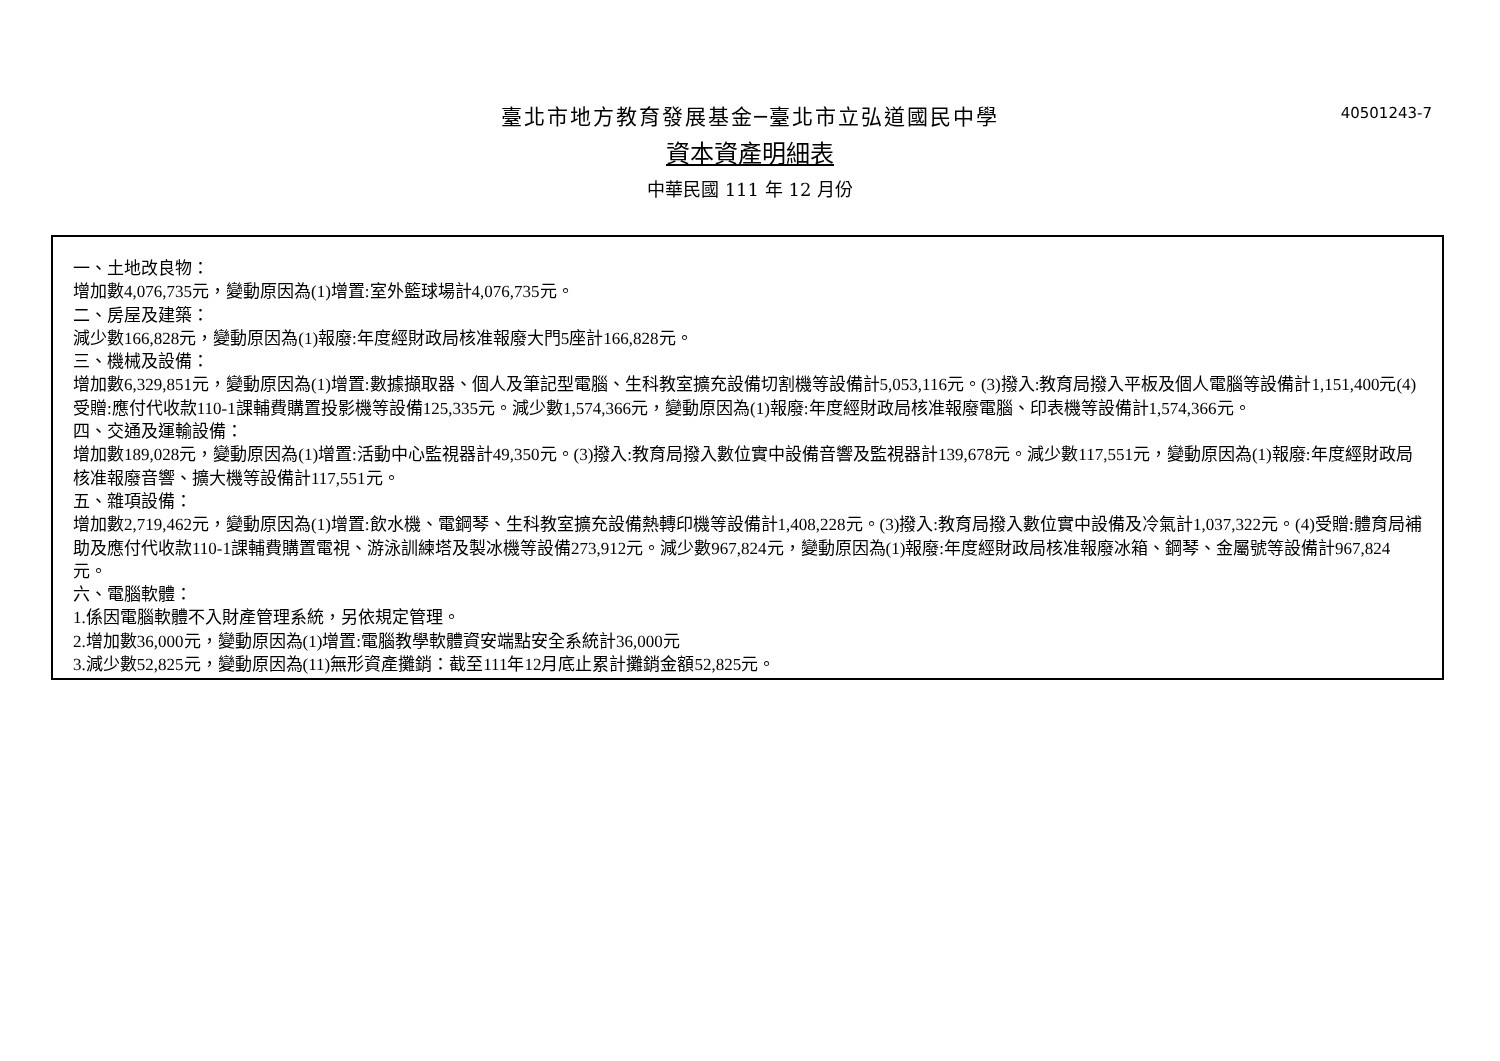臺北市地方教育發展基金─臺北市立弘道國民中學
40501243-7
資本資產明細表
中華民國 111 年 12 月份
一、土地改良物：
增加數4,076,735元，變動原因為(1)增置:室外籃球場計4,076,735元。
二、房屋及建築：
減少數166,828元，變動原因為(1)報廢:年度經財政局核准報廢大門5座計166,828元。
三、機械及設備：
增加數6,329,851元，變動原因為(1)增置:數據擷取器、個人及筆記型電腦、生科教室擴充設備切割機等設備計5,053,116元。(3)撥入:教育局撥入平板及個人電腦等設備計1,151,400元(4)受贈:應付代收款110-1課輔費購置投影機等設備125,335元。減少數1,574,366元，變動原因為(1)報廢:年度經財政局核准報廢電腦、印表機等設備計1,574,366元。
四、交通及運輸設備：
增加數189,028元，變動原因為(1)增置:活動中心監視器計49,350元。(3)撥入:教育局撥入數位實中設備音響及監視器計139,678元。減少數117,551元，變動原因為(1)報廢:年度經財政局核准報廢音響、擴大機等設備計117,551元。
五、雜項設備：
增加數2,719,462元，變動原因為(1)增置:飲水機、電鋼琴、生科教室擴充設備熱轉印機等設備計1,408,228元。(3)撥入:教育局撥入數位實中設備及冷氣計1,037,322元。(4)受贈:體育局補助及應付代收款110-1課輔費購置電視、游泳訓練塔及製冰機等設備273,912元。減少數967,824元，變動原因為(1)報廢:年度經財政局核准報廢冰箱、鋼琴、金屬號等設備計967,824元。
六、電腦軟體：
1.係因電腦軟體不入財產管理系統，另依規定管理。
2.增加數36,000元，變動原因為(1)增置:電腦教學軟體資安端點安全系統計36,000元
3.減少數52,825元，變動原因為(11)無形資產攤銷：截至111年12月底止累計攤銷金額52,825元。